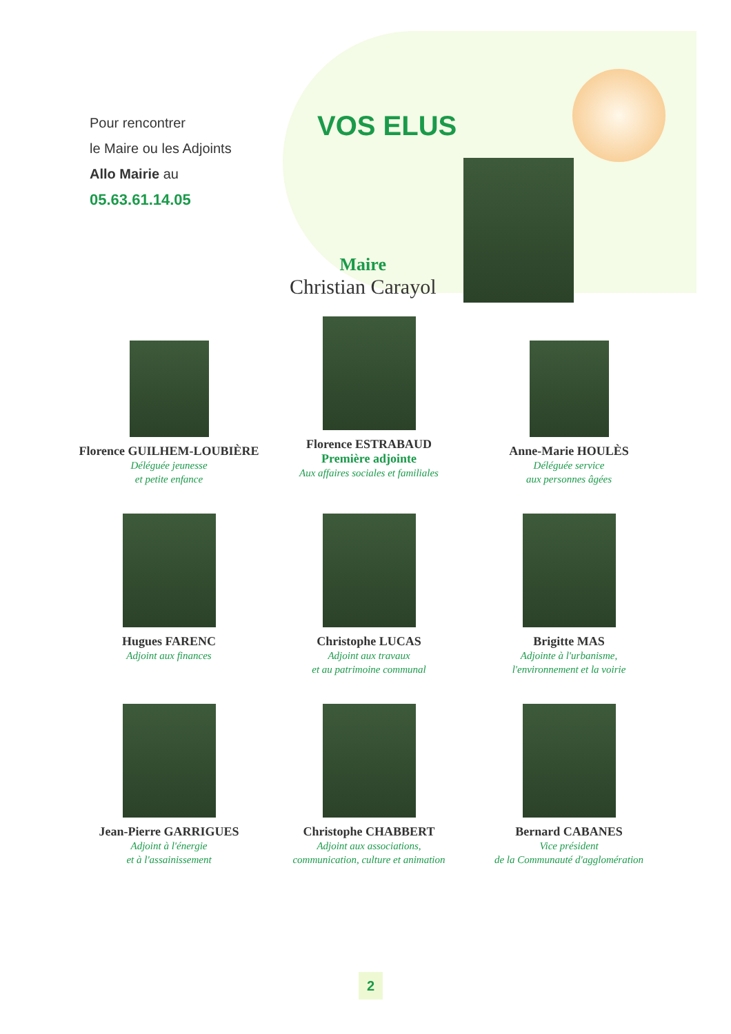Pour rencontrer
le Maire ou les Adjoints
Allo Mairie au
05.63.61.14.05
VOS ELUS
Maire
Christian Carayol
Florence GUILHEM-LOUBIÈRE
Déléguée jeunesse
et petite enfance
Florence ESTRABAUD
Première adjointe
Aux affaires sociales et familiales
Anne-Marie HOULÈS
Déléguée service
aux personnes âgées
Hugues FARENC
Adjoint aux finances
Christophe LUCAS
Adjoint aux travaux
et au patrimoine communal
Brigitte MAS
Adjointe à l'urbanisme,
l'environnement et la voirie
Jean-Pierre GARRIGUES
Adjoint à l'énergie
et à l'assainissement
Christophe CHABBERT
Adjoint aux associations,
communication, culture et animation
Bernard CABANES
Vice président
de la Communauté d'agglomération
2